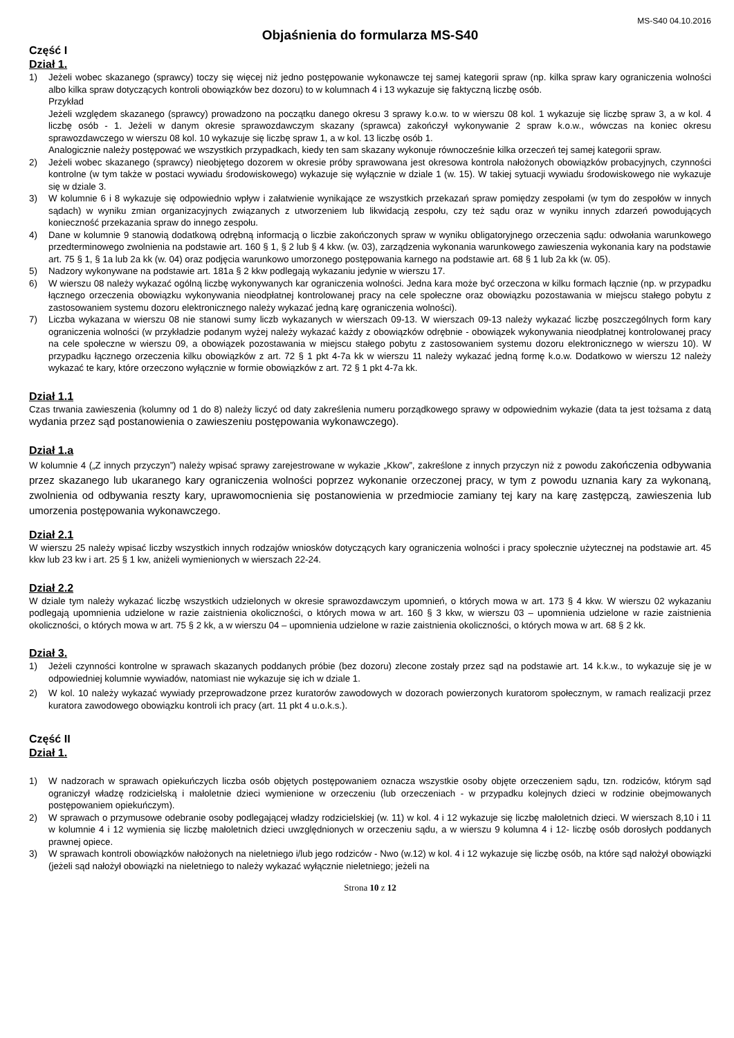MS-S40 04.10.2016
Objaśnienia do formularza MS-S40
Część I
Dział 1.
1) Jeżeli wobec skazanego (sprawcy) toczy się więcej niż jedno postępowanie wykonawcze tej samej kategorii spraw (np. kilka spraw kary ograniczenia wolności albo kilka spraw dotyczących kontroli obowiązków bez dozoru) to w kolumnach 4 i 13 wykazuje się faktyczną liczbę osób.
Przykład
Jeżeli względem skazanego (sprawcy) prowadzono na początku danego okresu 3 sprawy k.o.w. to w wierszu 08 kol. 1 wykazuje się liczbę spraw 3, a w kol. 4 liczbę osób - 1. Jeżeli w danym okresie sprawozdawczym skazany (sprawca) zakończył wykonywanie 2 spraw k.o.w., wówczas na koniec okresu sprawozdawczego w wierszu 08 kol. 10 wykazuje się liczbę spraw 1, a w kol. 13 liczbę osób 1.
Analogicznie należy postępować we wszystkich przypadkach, kiedy ten sam skazany wykonuje równocześnie kilka orzeczeń tej samej kategorii spraw.
2) Jeżeli wobec skazanego (sprawcy) nieobjętego dozorem w okresie próby sprawowana jest okresowa kontrola nałożonych obowiązków probacyjnych, czynności kontrolne (w tym także w postaci wywiadu środowiskowego) wykazuje się wyłącznie w dziale 1 (w. 15). W takiej sytuacji wywiadu środowiskowego nie wykazuje się w dziale 3.
3) W kolumnie 6 i 8 wykazuje się odpowiednio wpływ i załatwienie wynikające ze wszystkich przekazań spraw pomiędzy zespołami (w tym do zespołów w innych sądach) w wyniku zmian organizacyjnych związanych z utworzeniem lub likwidacją zespołu, czy też sądu oraz w wyniku innych zdarzeń powodujących konieczność przekazania spraw do innego zespołu.
4) Dane w kolumnie 9 stanowią dodatkową odrębną informacją o liczbie zakończonych spraw w wyniku obligatoryjnego orzeczenia sądu: odwołania warunkowego przedterminowego zwolnienia na podstawie art. 160 § 1, § 2 lub § 4 kkw. (w. 03), zarządzenia wykonania warunkowego zawieszenia wykonania kary na podstawie art. 75 § 1, § 1a lub 2a kk (w. 04) oraz podjęcia warunkowo umorzonego postępowania karnego na podstawie art. 68 § 1 lub 2a kk (w. 05).
5) Nadzory wykonywane na podstawie art. 181a § 2 kkw podlegają wykazaniu jedynie w wierszu 17.
6) W wierszu 08 należy wykazać ogólną liczbę wykonywanych kar ograniczenia wolności. Jedna kara może być orzeczona w kilku formach łącznie (np. w przypadku łącznego orzeczenia obowiązku wykonywania nieodpłatnej kontrolowanej pracy na cele społeczne oraz obowiązku pozostawania w miejscu stałego pobytu z zastosowaniem systemu dozoru elektronicznego należy wykazać jedną karę ograniczenia wolności).
7) Liczba wykazana w wierszu 08 nie stanowi sumy liczb wykazanych w wierszach 09-13. W wierszach 09-13 należy wykazać liczbę poszczególnych form kary ograniczenia wolności (w przykładzie podanym wyżej należy wykazać każdy z obowiązków odrębnie - obowiązek wykonywania nieodpłatnej kontrolowanej pracy na cele społeczne w wierszu 09, a obowiązek pozostawania w miejscu stałego pobytu z zastosowaniem systemu dozoru elektronicznego w wierszu 10). W przypadku łącznego orzeczenia kilku obowiązków z art. 72 § 1 pkt 4-7a kk w wierszu 11 należy wykazać jedną formę k.o.w. Dodatkowo w wierszu 12 należy wykazać te kary, które orzeczono wyłącznie w formie obowiązków z art. 72 § 1 pkt 4-7a kk.
Dział 1.1
Czas trwania zawieszenia (kolumny od 1 do 8) należy liczyć od daty zakreślenia numeru porządkowego sprawy w odpowiednim wykazie (data ta jest tożsama z datą wydania przez sąd postanowienia o zawieszeniu postępowania wykonawczego).
Dział 1.a
W kolumnie 4 („Z innych przyczyn”) należy wpisać sprawy zarejestrowane w wykazie „Kkow”, zakreślone z innych przyczyn niż z powodu zakończenia odbywania przez skazanego lub ukaranego kary ograniczenia wolności poprzez wykonanie orzeczonej pracy, w tym z powodu uznania kary za wykonaną, zwolnienia od odbywania reszty kary, uprawomocnienia się postanowienia w przedmiocie zamiany tej kary na karę zastępczą, zawieszenia lub umorzenia postępowania wykonawczego.
Dział 2.1
W wierszu 25 należy wpisać liczby wszystkich innych rodzajów wniosków dotyczących kary ograniczenia wolności i pracy społecznie użytecznej na podstawie art. 45 kkw lub 23 kw i art. 25 § 1 kw, aniżeli wymienionych w wierszach 22-24.
Dział 2.2
W dziale tym należy wykazać liczbę wszystkich udzielonych w okresie sprawozdawczym upomnień, o których mowa w art. 173 § 4 kkw. W wierszu 02 wykazaniu podlegają upomnienia udzielone w razie zaistnienia okoliczności, o których mowa w art. 160 § 3 kkw, w wierszu 03 – upomnienia udzielone w razie zaistnienia okoliczności, o których mowa w art. 75 § 2 kk, a w wierszu 04 – upomnienia udzielone w razie zaistnienia okoliczności, o których mowa w art. 68 § 2 kk.
Dział 3.
1) Jeżeli czynności kontrolne w sprawach skazanych poddanych próbie (bez dozoru) zlecone zostały przez sąd na podstawie art. 14 k.k.w., to wykazuje się je w odpowiedniej kolumnie wywiadów, natomiast nie wykazuje się ich w dziale 1.
2) W kol. 10 należy wykazać wywiady przeprowadzone przez kuratorów zawodowych w dozorach powierzonych kuratorom społecznym, w ramach realizacji przez kuratora zawodowego obowiązku kontroli ich pracy (art. 11 pkt 4 u.o.k.s.).
Część II
Dział 1.
1) W nadzorach w sprawach opiekuńczych liczba osób objętych postępowaniem oznacza wszystkie osoby objęte orzeczeniem sądu, tzn. rodziców, którym sąd ograniczył władzę rodzicielską i małoletnie dzieci wymienione w orzeczeniu (lub orzeczeniach - w przypadku kolejnych dzieci w rodzinie obejmowanych postępowaniem opiekuńczym).
2) W sprawach o przymusowe odebranie osoby podlegającej władzy rodzicielskiej (w. 11) w kol. 4 i 12 wykazuje się liczbę małoletnich dzieci. W wierszach 8,10 i 11 w kolumnie 4 i 12 wymienia się liczbę małoletnich dzieci uwzględnionych w orzeczeniu sądu, a w wierszu 9 kolumna 4 i 12- liczbę osób dorosłych poddanych prawnej opiece.
3) W sprawach kontroli obowiązków nałożonych na nieletniego i/lub jego rodziców - Nwo (w.12) w kol. 4 i 12 wykazuje się liczbę osób, na które sąd nałożył obowiązki (jeżeli sąd nałożył obowiązki na nieletniego to należy wykazać wyłącznie nieletniego; jeżeli na
Strona 10 z 12